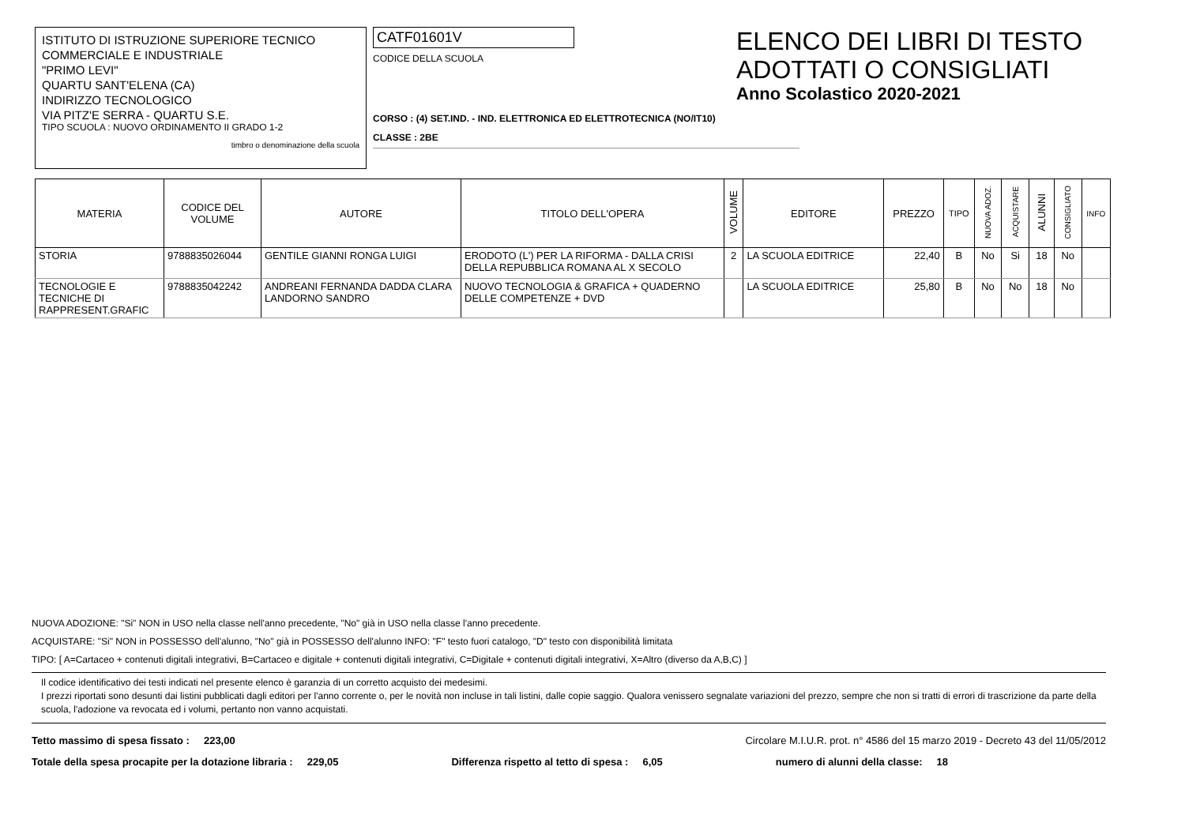ISTITUTO DI ISTRUZIONE SUPERIORE TECNICO
COMMERCIALE E INDUSTRIALE
"PRIMO LEVI"
QUARTU SANT'ELENA (CA)
INDIRIZZO TECNOLOGICO
VIA PITZ'E SERRA - QUARTU S.E.
TIPO SCUOLA : NUOVO ORDINAMENTO II GRADO 1-2
timbro o denominazione della scuola
CATF01601V
CODICE DELLA SCUOLA
CORSO : (4) SET.IND. - IND. ELETTRONICA ED ELETTROTECNICA (NO/IT10)
CLASSE : 2BE
ELENCO DEI LIBRI DI TESTO
ADOTTATI O CONSIGLIATI
Anno Scolastico 2020-2021
| MATERIA | CODICE DEL VOLUME | AUTORE | TITOLO DELL'OPERA | VOLUME | EDITORE | PREZZO | TIPO | NUOVA ADOZ. | ACQUISTARE | ALUNNI | CONSIGLIATO | INFO |
| --- | --- | --- | --- | --- | --- | --- | --- | --- | --- | --- | --- | --- |
| STORIA | 9788835026044 | GENTILE GIANNI RONGA LUIGI | ERODOTO (L') PER LA RIFORMA - DALLA CRISI DELLA REPUBBLICA ROMANA AL X SECOLO | 2 | LA SCUOLA EDITRICE | 22,40 | B | No | Si | 18 | No | |
| TECNOLOGIE E TECNICHE DI RAPPRESENT.GRAFIC | 9788835042242 | ANDREANI FERNANDA DADDA CLARA LANDORNO SANDRO | NUOVO TECNOLOGIA & GRAFICA + QUADERNO DELLE COMPETENZE + DVD | | LA SCUOLA EDITRICE | 25,80 | B | No | No | 18 | No | |
NUOVA ADOZIONE: "Si" NON in USO nella classe nell'anno precedente, "No" già in USO nella classe l'anno precedente.
ACQUISTARE: "Si" NON in POSSESSO dell'alunno, "No" già in POSSESSO dell'alunno INFO: "F" testo fuori catalogo, "D" testo con disponibilità limitata
TIPO: [ A=Cartaceo + contenuti digitali integrativi, B=Cartaceo e digitale + contenuti digitali integrativi, C=Digitale + contenuti digitali integrativi, X=Altro (diverso da A,B,C) ]
Il codice identificativo dei testi indicati nel presente elenco è garanzia di un corretto acquisto dei medesimi.
I prezzi riportati sono desunti dai listini pubblicati dagli editori per l'anno corrente o, per le novità non incluse in tali listini, dalle copie saggio. Qualora venissero segnalate variazioni del prezzo, sempre che non si tratti di errori di trascrizione da parte della scuola, l'adozione va revocata ed i volumi, pertanto non vanno acquistati.
Tetto massimo di spesa fissato : 223,00 Circolare M.I.U.R. prot. n° 4586 del 15 marzo 2019 - Decreto 43 del 11/05/2012
Totale della spesa procapite per la dotazione libraria : 229,05 Differenza rispetto al tetto di spesa : 6,05 numero di alunni della classe: 18